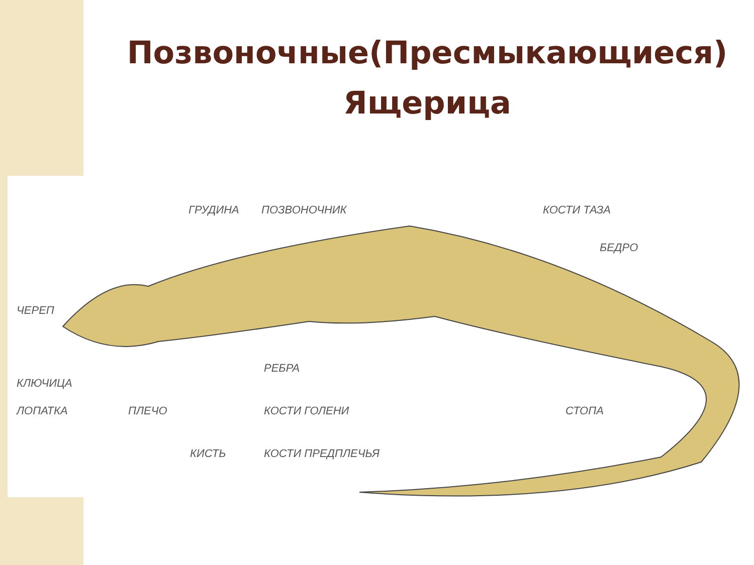Позвоночные(Пресмыкающиеся)
Ящерица
ГРУДИНА ПОЗВОНОЧНИК КОСТИ ТАЗА
БЕДРО
ЧЕРЕП
РЕБРА
КЛЮЧИЦА
ЛОПАТКА ПЛЕЧО КОСТИ ГОЛЕНИ СТОПА
КИСТЬ КОСТИ ПРЕДПЛЕЧЬЯ